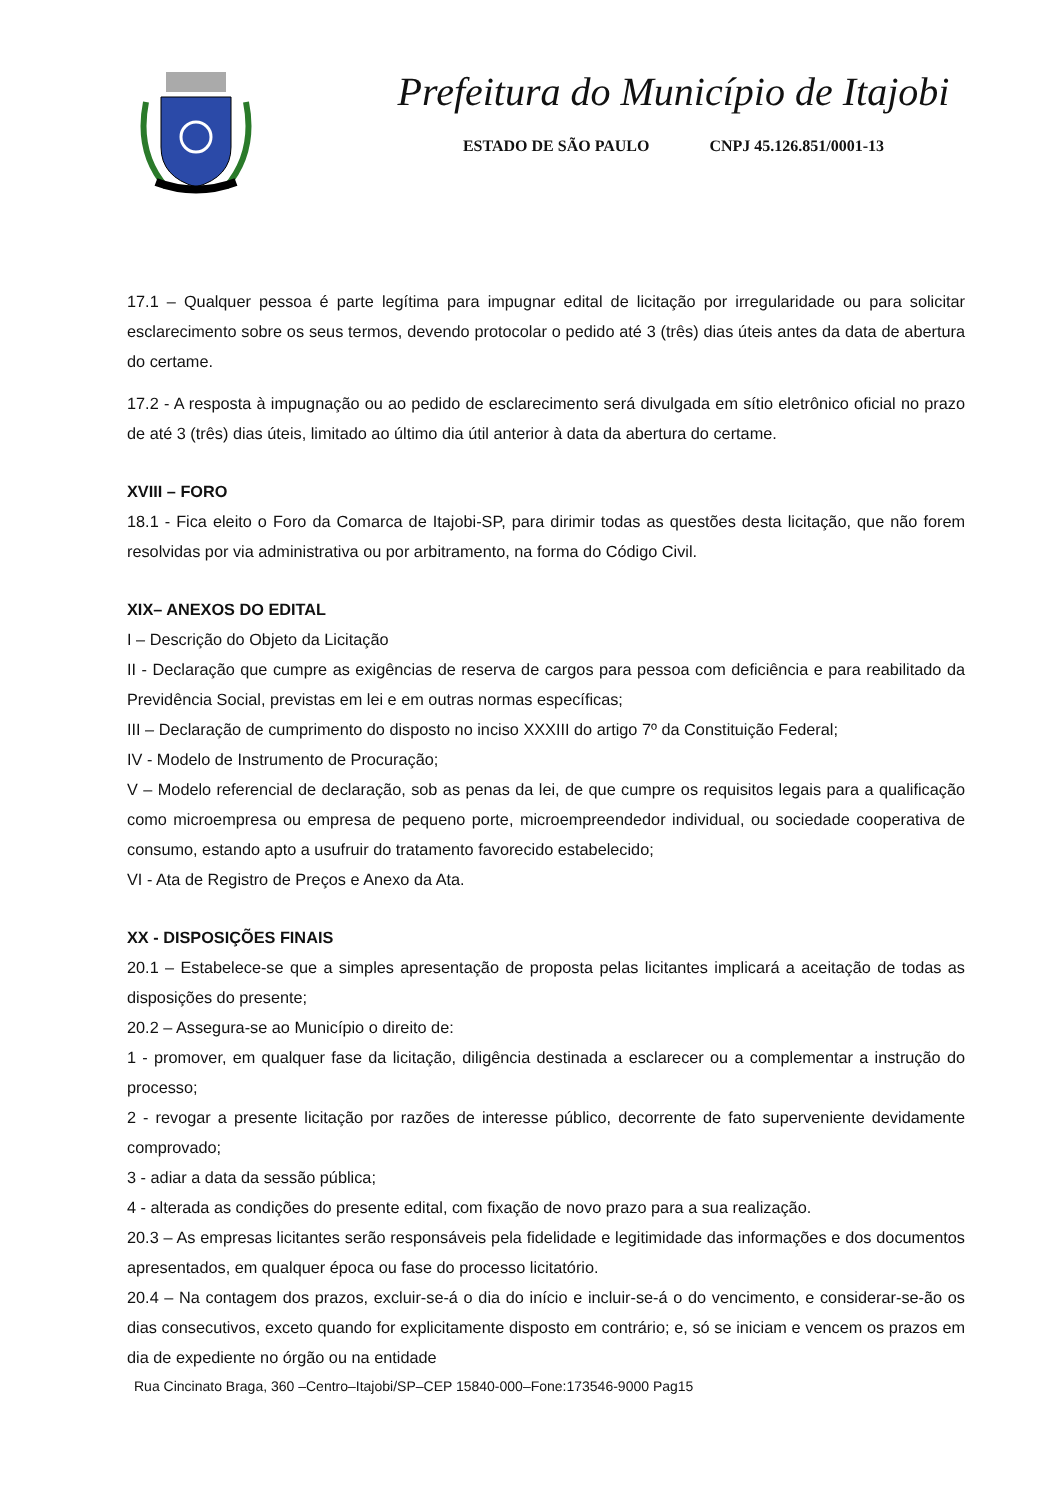Prefeitura do Município de Itajobi
ESTADO DE SÃO PAULO CNPJ 45.126.851/0001-13
17.1 – Qualquer pessoa é parte legítima para impugnar edital de licitação por irregularidade ou para solicitar esclarecimento sobre os seus termos, devendo protocolar o pedido até 3 (três) dias úteis antes da data de abertura do certame.
17.2 - A resposta à impugnação ou ao pedido de esclarecimento será divulgada em sítio eletrônico oficial no prazo de até 3 (três) dias úteis, limitado ao último dia útil anterior à data da abertura do certame.
XVIII – FORO
18.1 - Fica eleito o Foro da Comarca de Itajobi-SP, para dirimir todas as questões desta licitação, que não forem resolvidas por via administrativa ou por arbitramento, na forma do Código Civil.
XIX– ANEXOS DO EDITAL
I – Descrição do Objeto da Licitação
II - Declaração que cumpre as exigências de reserva de cargos para pessoa com deficiência e para reabilitado da Previdência Social, previstas em lei e em outras normas específicas;
III – Declaração de cumprimento do disposto no inciso XXXIII do artigo 7º da Constituição Federal;
IV - Modelo de Instrumento de Procuração;
V – Modelo referencial de declaração, sob as penas da lei, de que cumpre os requisitos legais para a qualificação como microempresa ou empresa de pequeno porte, microempreendedor individual, ou sociedade cooperativa de consumo, estando apto a usufruir do tratamento favorecido estabelecido;
VI - Ata de Registro de Preços e Anexo da Ata.
XX - DISPOSIÇÕES FINAIS
20.1 – Estabelece-se que a simples apresentação de proposta pelas licitantes implicará a aceitação de todas as disposições do presente;
20.2 – Assegura-se ao Município o direito de:
1 - promover, em qualquer fase da licitação, diligência destinada a esclarecer ou a complementar a instrução do processo;
2 - revogar a presente licitação por razões de interesse público, decorrente de fato superveniente devidamente comprovado;
3 - adiar a data da sessão pública;
4 - alterada as condições do presente edital, com fixação de novo prazo para a sua realização.
20.3 – As empresas licitantes serão responsáveis pela fidelidade e legitimidade das informações e dos documentos apresentados, em qualquer época ou fase do processo licitatório.
20.4 – Na contagem dos prazos, excluir-se-á o dia do início e incluir-se-á o do vencimento, e considerar-se-ão os dias consecutivos, exceto quando for explicitamente disposto em contrário; e, só se iniciam e vencem os prazos em dia de expediente no órgão ou na entidade
Rua Cincinato Braga, 360 –Centro–Itajobi/SP–CEP 15840-000–Fone:173546-9000 Pag15